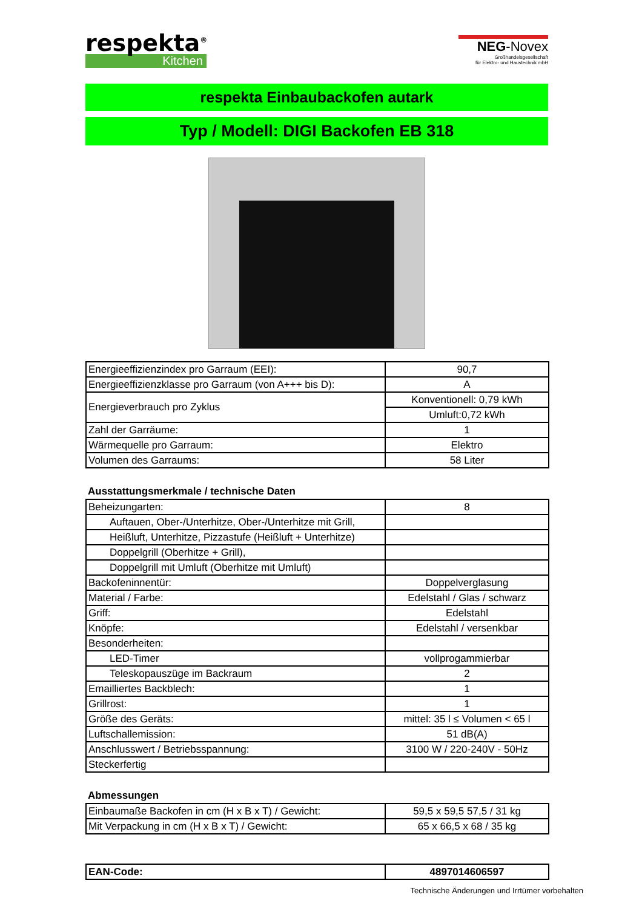respekta<sup>®</sup>
Kitchen
NEG-Novex
Großhandelsgesellschaft
für Elektro- und Haustechnik mbH
respekta Einbaubackofen autark
Typ / Modell: DIGI Backofen EB 318
| Energieeffizienzindex pro Garraum (EEI): | 90,7 |
| Energieeffizienzklasse pro Garraum (von A+++ bis D): | A |
| Energieverbrauch pro Zyklus | Konventionell: 0,79 kWh |
| | Umluft:0,72 kWh |
| Zahl der Garräume: | 1 |
| Wärmequelle pro Garraum: | Elektro |
| Volumen des Garraums: | 58 Liter |
Ausstattungsmerkmale / technische Daten
| Beheizungarten: | 8 |
| Auftauen, Ober-/Unterhitze, Ober-/Unterhitze mit Grill, | |
| Heißluft, Unterhitze, Pizzastufe (Heißluft + Unterhitze) | |
| Doppelgrill (Oberhitze + Grill), | |
| Doppelgrill mit Umluft (Oberhitze mit Umluft) | |
| Backofeninnentür: | Doppelverglasung |
| Material / Farbe: | Edelstahl / Glas / schwarz |
| Griff: | Edelstahl |
| Knöpfe: | Edelstahl / versenkbar |
| Besonderheiten: | |
| LED-Timer | vollprogammierbar |
| Teleskopauszüge im Backraum | 2 |
| Emailliertes Backblech: | 1 |
| Grillrost: | 1 |
| Größe des Geräts: | mittel: 35 l ≤ Volumen < 65 l |
| Luftschallemission: | 51 dB(A) |
| Anschlusswert / Betriebsspannung: | 3100 W / 220-240V - 50Hz |
| Steckerfertig | |
Abmessungen
| Einbaumaße Backofen in cm (H x B x T) / Gewicht: | 59,5 x 59,5 57,5 / 31 kg |
| Mit Verpackung in cm (H x B x T) / Gewicht: | 65 x 66,5 x 68 / 35 kg |
| EAN-Code: | 4897014606597 |
Technische Änderungen und Irrtümer vorbehalten